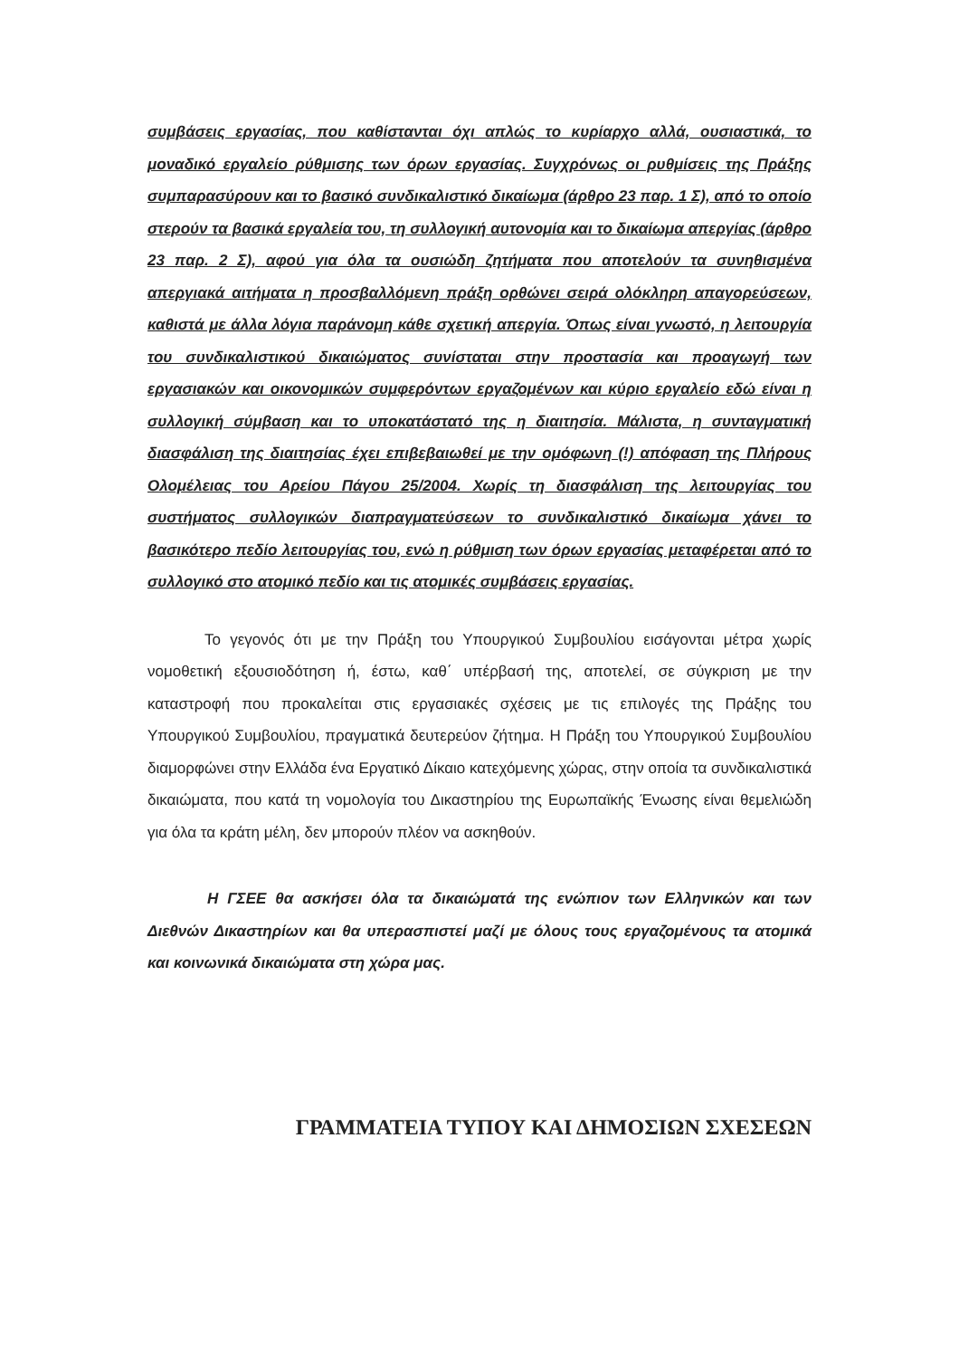συμβάσεις εργασίας, που καθίστανται όχι απλώς το κυρίαρχο αλλά, ουσιαστικά, το μοναδικό εργαλείο ρύθμισης των όρων εργασίας. Συγχρόνως οι ρυθμίσεις της Πράξης συμπαρασύρουν και το βασικό συνδικαλιστικό δικαίωμα (άρθρο 23 παρ. 1 Σ), από το οποίο στερούν τα βασικά εργαλεία του, τη συλλογική αυτονομία και το δικαίωμα απεργίας (άρθρο 23 παρ. 2 Σ), αφού για όλα τα ουσιώδη ζητήματα που αποτελούν τα συνηθισμένα απεργιακά αιτήματα η προσβαλλόμενη πράξη ορθώνει σειρά ολόκληρη απαγορεύσεων, καθιστά με άλλα λόγια παράνομη κάθε σχετική απεργία. Όπως είναι γνωστό, η λειτουργία του συνδικαλιστικού δικαιώματος συνίσταται στην προστασία και προαγωγή των εργασιακών και οικονομικών συμφερόντων εργαζομένων και κύριο εργαλείο εδώ είναι η συλλογική σύμβαση και το υποκατάστατό της η διαιτησία. Μάλιστα, η συνταγματική διασφάλιση της διαιτησίας έχει επιβεβαιωθεί με την ομόφωνη (!) απόφαση της Πλήρους Ολομέλειας του Αρείου Πάγου 25/2004. Χωρίς τη διασφάλιση της λειτουργίας του συστήματος συλλογικών διαπραγματεύσεων το συνδικαλιστικό δικαίωμα χάνει το βασικότερο πεδίο λειτουργίας του, ενώ η ρύθμιση των όρων εργασίας μεταφέρεται από το συλλογικό στο ατομικό πεδίο και τις ατομικές συμβάσεις εργασίας.
Το γεγονός ότι με την Πράξη του Υπουργικού Συμβουλίου εισάγονται μέτρα χωρίς νομοθετική εξουσιοδότηση ή, έστω, καθ΄ υπέρβασή της, αποτελεί, σε σύγκριση με την καταστροφή που προκαλείται στις εργασιακές σχέσεις με τις επιλογές της Πράξης του Υπουργικού Συμβουλίου, πραγματικά δευτερεύον ζήτημα. Η Πράξη του Υπουργικού Συμβουλίου διαμορφώνει στην Ελλάδα ένα Εργατικό Δίκαιο κατεχόμενης χώρας, στην οποία τα συνδικαλιστικά δικαιώματα, που κατά τη νομολογία του Δικαστηρίου της Ευρωπαϊκής Ένωσης είναι θεμελιώδη για όλα τα κράτη μέλη, δεν μπορούν πλέον να ασκηθούν.
Η ΓΣΕΕ θα ασκήσει όλα τα δικαιώματά της ενώπιον των Ελληνικών και των Διεθνών Δικαστηρίων και θα υπερασπιστεί μαζί με όλους τους εργαζομένους τα ατομικά και κοινωνικά δικαιώματα στη χώρα μας.
ΓΡΑΜΜΑΤΕΙΑ ΤΥΠΟΥ ΚΑΙ ΔΗΜΟΣΙΩΝ ΣΧΕΣΕΩΝ